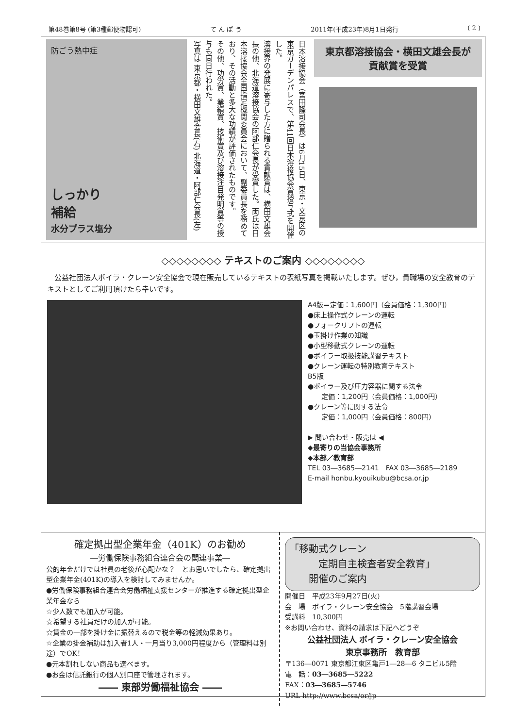第48巻第8号 (第3種郵便物認可) て ん ぽ う 2011年(平成23年)8月1日発行 ( 2 )
防ごう熱中症
しっかり
補給
水分プラス塩分
日本溶接協会（宮田隆司会長）は6月15日、東京・文京区の東京ガーデンパレスで、第41回日本溶接協会賞授与式を開催した。
溶接界の発展に寄与した方に贈られる貢献賞は、横田文雄会長の他、北海道溶接協会の阿部仁会長が受賞した。両氏は日本溶接協会全国指定機関委員会において、副委員長を務めており、その活動と多大な功績が評価されたものです。
その他、功労賞、業績賞、技術賞及び溶接注目発明賞等の授与も同日行われた。
写真は 東京都・横田文雄会長(右) 北海道・阿部仁会長(左)
東京都溶接協会・横田文雄会長が
貢献賞を受賞
◇◇◇◇◇◇◇◇ テキストのご案内 ◇◇◇◇◇◇◇◇
　公益社団法人ボイラ・クレーン安全協会で現在販売しているテキストの表紙写真を掲載いたします。ぜひ，貴職場の安全教育のテキストとしてご利用頂けたら幸いです。
A4版＝定価：1,600円（会員価格：1,300円）
●床上操作式クレーンの運転
●フォークリフトの運転
●玉掛け作業の知識
●小型移動式クレーンの運転
●ボイラー取扱技能講習テキスト
●クレーン運転の特別教育テキスト
B5版
●ボイラー及び圧力容器に関する法令
　　定価：1,200円（会員価格：1,000円）
●クレーン等に関する法令
　　定価：1,000円（会員価格：800円）
▶ 問い合わせ・販売は ◀
◆最寄りの当協会事務所
◆本部／教育部
TEL 03―3685―2141　FAX 03―3685―2189
E-mail honbu.kyouikubu@bcsa.or.jp
確定拠出型企業年金（401K）のお勧め
―労働保険事務組合連合会の関連事業―
公的年金だけでは社員の老後が心配かな？　とお思いでしたら、確定拠出型企業年金(401K)の導入を検討してみませんか。
●労働保険事務組合連合会労働福祉支援センターが推進する確定拠出型企業年金なら
☆少人数でも加入が可能。
☆希望する社員だけの加入が可能。
☆賃金の一部を掛け金に振替えるので税金等の軽減効果あり。
☆企業の掛金補助は加入者1人・一月当り3,000円程度から（管理料は別途）でOK！
●元本割れしない商品も選べます。
●お金は信託銀行の個人別口座で管理されます。
―― 東部労働福祉協会 ――
「移動式クレーン
　　　定期自主検査者安全教育」
　　開催のご案内
開催日　平成23年9月27日(火)
会　場　ボイラ・クレーン安全協会　5階講習会場
受講料　10,300円
※お問い合わせ、資料の請求は下記へどうぞ
公益社団法人 ボイラ・クレーン安全協会
東京事務所　教育部
〒136―0071 東京都江東区亀戸1―28―6 タニビル5階
電　話：03―3685―5222
FAX：03―3685―5746
URL http://www.bcsa/or/jp